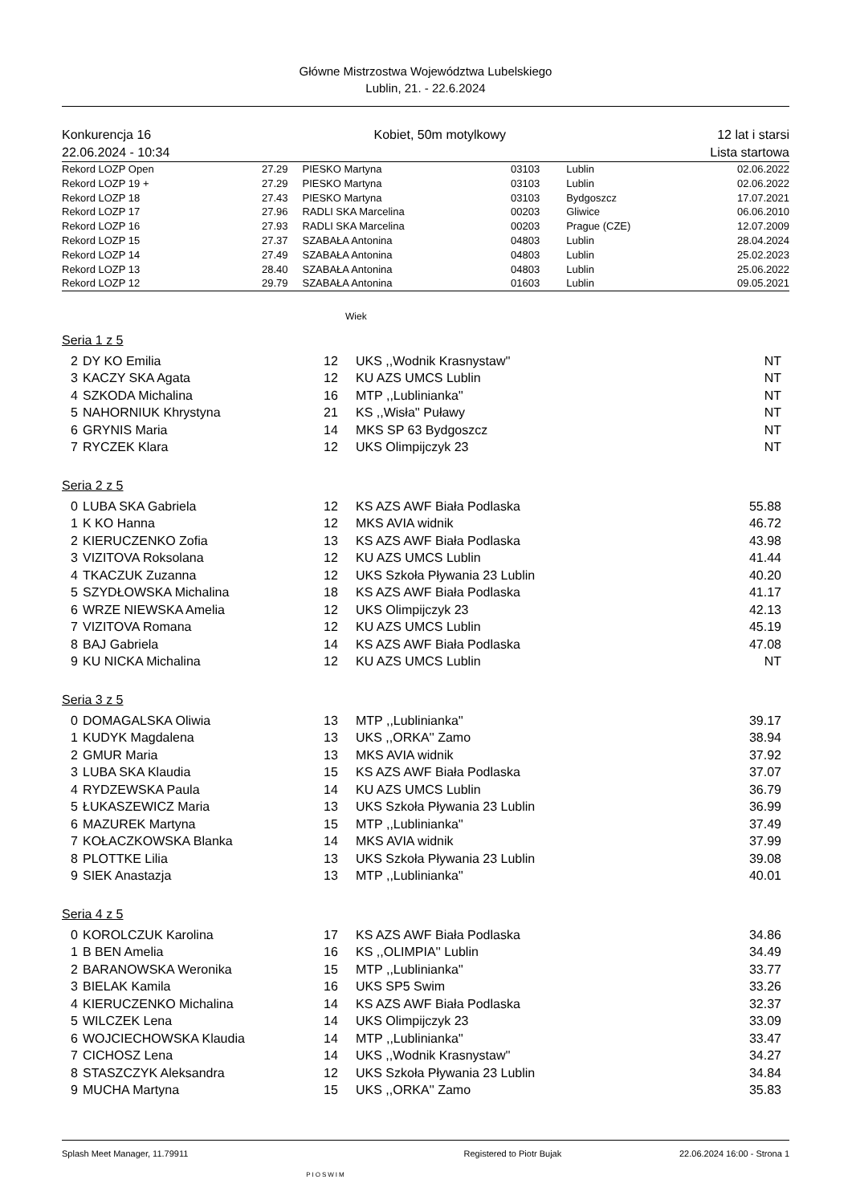Główne Mistrzostwa Województwa Lubelskiego
Lublin, 21. - 22.6.2024
Konkurencja 16
22.06.2024 - 10:34
Kobiet, 50m motylkowy 12 lat i starsi
Lista startowa
| Rekord LOZP Open | 27.29 | PIESKO Martyna | 03103 | Lublin | 02.06.2022 |
| Rekord LOZP 19 + | 27.29 | PIESKO Martyna | 03103 | Lublin | 02.06.2022 |
| Rekord LOZP 18 | 27.43 | PIESKO Martyna | 03103 | Bydgoszcz | 17.07.2021 |
| Rekord LOZP 17 | 27.96 | RADLI SKA Marcelina | 00203 | Gliwice | 06.06.2010 |
| Rekord LOZP 16 | 27.93 | RADLI SKA Marcelina | 00203 | Prague (CZE) | 12.07.2009 |
| Rekord LOZP 15 | 27.37 | SZABAŁA Antonina | 04803 | Lublin | 28.04.2024 |
| Rekord LOZP 14 | 27.49 | SZABAŁA Antonina | 04803 | Lublin | 25.02.2023 |
| Rekord LOZP 13 | 28.40 | SZABAŁA Antonina | 04803 | Lublin | 25.06.2022 |
| Rekord LOZP 12 | 29.79 | SZABAŁA Antonina | 01603 | Lublin | 09.05.2021 |
Wiek
Seria 1 z 5
| 2 | DY KO Emilia | 12 | UKS ,,Wodnik Krasnystaw'' | NT |
| 3 | KACZY SKA Agata | 12 | KU AZS UMCS Lublin | NT |
| 4 | SZKODA Michalina | 16 | MTP ,,Lublinianka'' | NT |
| 5 | NAHORNIUK Khrystyna | 21 | KS ,,Wisła'' Puławy | NT |
| 6 | GRYNIS Maria | 14 | MKS SP 63 Bydgoszcz | NT |
| 7 | RYCZEK Klara | 12 | UKS Olimpijczyk 23 | NT |
Seria 2 z 5
| 0 | LUBA SKA Gabriela | 12 | KS AZS AWF Biała Podlaska | 55.88 |
| 1 | K KO Hanna | 12 | MKS AVIA widnik | 46.72 |
| 2 | KIERUCZENKO Zofia | 13 | KS AZS AWF Biała Podlaska | 43.98 |
| 3 | VIZITOVA Roksolana | 12 | KU AZS UMCS Lublin | 41.44 |
| 4 | TKACZUK Zuzanna | 12 | UKS Szkoła Pływania 23 Lublin | 40.20 |
| 5 | SZYDŁOWSKA Michalina | 18 | KS AZS AWF Biała Podlaska | 41.17 |
| 6 | WRZE NIEWSKA Amelia | 12 | UKS Olimpijczyk 23 | 42.13 |
| 7 | VIZITOVA Romana | 12 | KU AZS UMCS Lublin | 45.19 |
| 8 | BAJ Gabriela | 14 | KS AZS AWF Biała Podlaska | 47.08 |
| 9 | KU NICKA Michalina | 12 | KU AZS UMCS Lublin | NT |
Seria 3 z 5
| 0 | DOMAGALSKA Oliwia | 13 | MTP ,,Lublinianka'' | 39.17 |
| 1 | KUDYK Magdalena | 13 | UKS ,,ORKA'' Zamo | 38.94 |
| 2 | GMUR Maria | 13 | MKS AVIA widnik | 37.92 |
| 3 | LUBA SKA Klaudia | 15 | KS AZS AWF Biała Podlaska | 37.07 |
| 4 | RYDZEWSKA Paula | 14 | KU AZS UMCS Lublin | 36.79 |
| 5 | ŁUKASZEWICZ Maria | 13 | UKS Szkoła Pływania 23 Lublin | 36.99 |
| 6 | MAZUREK Martyna | 15 | MTP ,,Lublinianka'' | 37.49 |
| 7 | KOŁACZKOWSKA Blanka | 14 | MKS AVIA widnik | 37.99 |
| 8 | PLOTTKE Lilia | 13 | UKS Szkoła Pływania 23 Lublin | 39.08 |
| 9 | SIEK Anastazja | 13 | MTP ,,Lublinianka'' | 40.01 |
Seria 4 z 5
| 0 | KOROLCZUK Karolina | 17 | KS AZS AWF Biała Podlaska | 34.86 |
| 1 | B BEN Amelia | 16 | KS ,,OLIMPIA'' Lublin | 34.49 |
| 2 | BARANOWSKA Weronika | 15 | MTP ,,Lublinianka'' | 33.77 |
| 3 | BIELAK Kamila | 16 | UKS SP5 Swim | 33.26 |
| 4 | KIERUCZENKO Michalina | 14 | KS AZS AWF Biała Podlaska | 32.37 |
| 5 | WILCZEK Lena | 14 | UKS Olimpijczyk 23 | 33.09 |
| 6 | WOJCIECHOWSKA Klaudia | 14 | MTP ,,Lublinianka'' | 33.47 |
| 7 | CICHOSZ Lena | 14 | UKS ,,Wodnik Krasnystaw'' | 34.27 |
| 8 | STASZCZYK Aleksandra | 12 | UKS Szkoła Pływania 23 Lublin | 34.84 |
| 9 | MUCHA Martyna | 15 | UKS ,,ORKA'' Zamo | 35.83 |
Splash Meet Manager, 11.79911 PIOSWIM Registered to Piotr Bujak 22.06.2024 16:00 - Strona 1